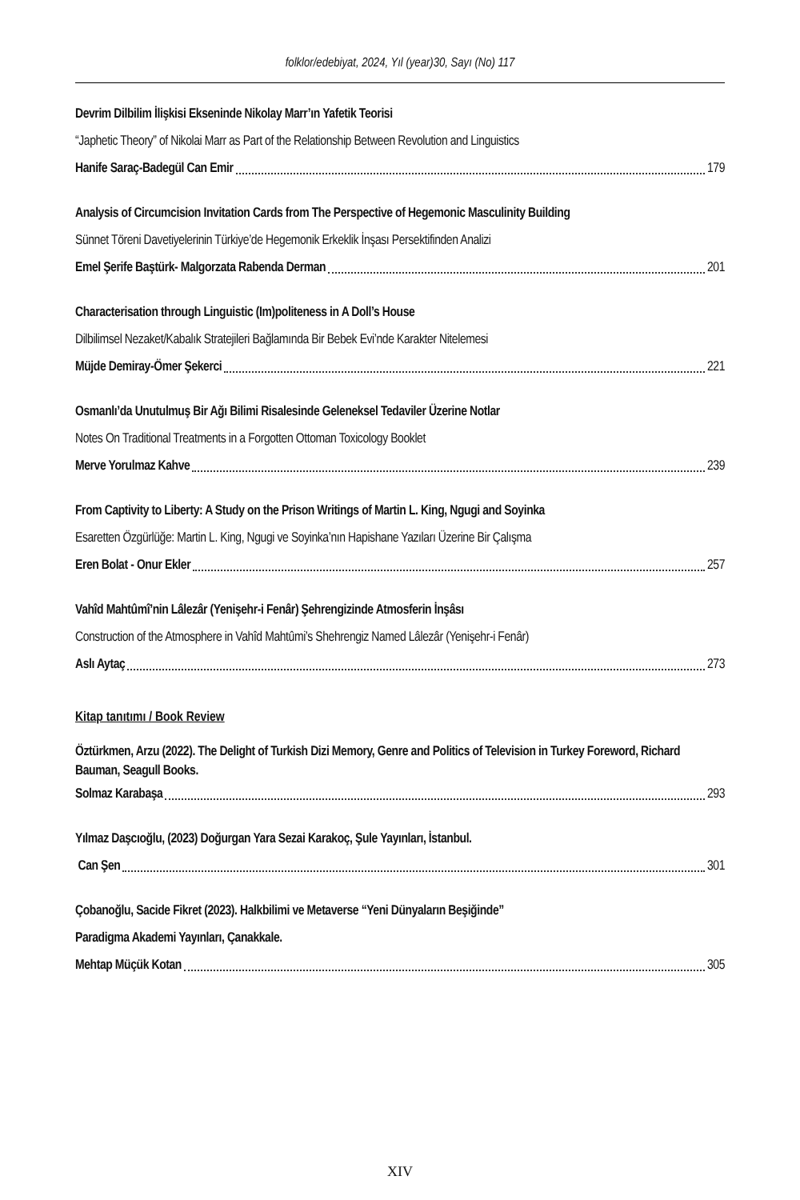folklor/edebiyat, 2024, Yıl (year)30, Sayı (No) 117
Devrim Dilbilim İlişkisi Ekseninde Nikolay Marr’ın Yafetik Teorisi
“Japhetic Theory” of Nikolai Marr as Part of the Relationship Between Revolution and Linguistics
Hanife Saraç-Badegül Can Emir 179
Analysis of Circumcision Invitation Cards from The Perspective of Hegemonic Masculinity Building
Sünnet Töreni Davetiyelerinin Türkiye’de Hegemonik Erkeklik İnşası Persektifinden Analizi
Emel Şerife Baştürk- Malgorzata Rabenda Derman 201
Characterisation through Linguistic (Im)politeness in A Doll’s House
Dilbilimsel Nezaket/Kabalık Stratejileri Bağlamında Bir Bebek Evi’nde Karakter Nitelemesi
Müjde Demiray-Ömer Şekerci 221
Osmanlı’da Unutulmuş Bir Ağı Bilimi Risalesinde Geleneksel Tedaviler Üzerine Notlar
Notes On Traditional Treatments in a Forgotten Ottoman Toxicology Booklet
Merve Yorulmaz Kahve 239
From Captivity to Liberty: A Study on the Prison Writings of Martin L. King, Ngugi and Soyinka
Esaretten Özgürlüğe: Martin L. King, Ngugi ve Soyinka’nın Hapishane Yazıları Üzerine Bir Çalışma
Eren Bolat - Onur Ekler 257
Vahîd Mahtûmî’nin Lâlezâr (Yenişehr-i Fenâr) Şehrengizinde Atmosferin İnşâsı
Construction of the Atmosphere in Vahîd Mahtûmi’s Shehrengiz Named Lâlezâr (Yenişehr-i Fenâr)
Aslı Aytaç 273
Kitap tanıtımı / Book Review
Öztürkmen, Arzu (2022). The Delight of Turkish Dizi Memory, Genre and Politics of Television in Turkey Foreword, Richard Bauman, Seagull Books.
Solmaz Karabaşa 293
Yılmaz Daşcıoğlu, (2023) Doğurgan Yara Sezai Karakoç, Şule Yayınları, İstanbul.
Can Şen 301
Çobanoğlu, Sacide Fikret (2023). Halkbilimi ve Metaverse “Yeni Dünyaların Beşiğinde”
Paradigma Akademi Yayınları, Çanakkale.
Mehtap Müçük Kotan 305
XIV